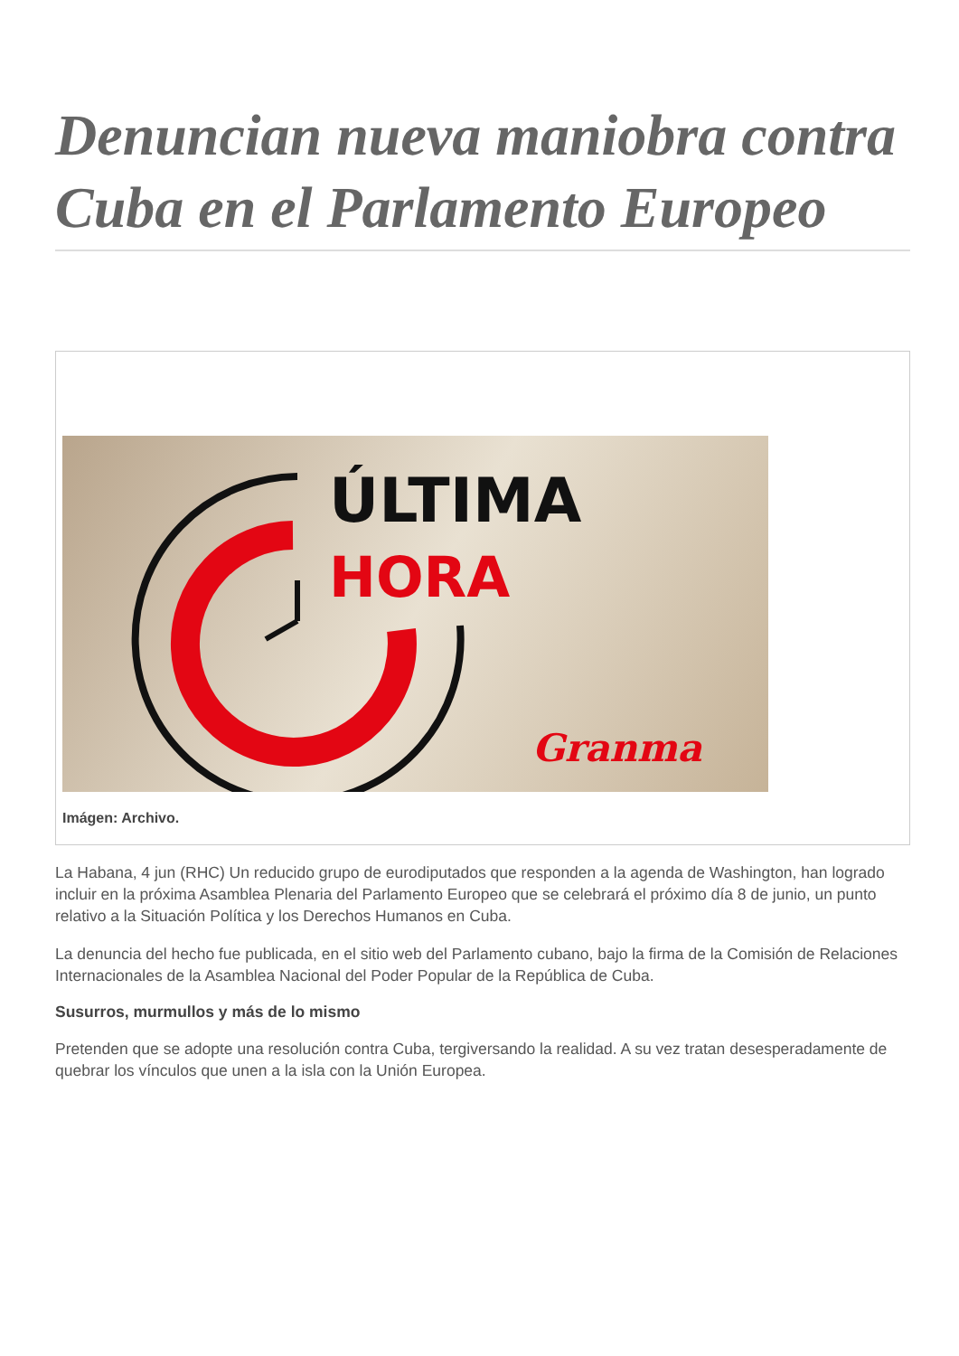Denuncian nueva maniobra contra Cuba en el Parlamento Europeo
ÚLTIMA
HORA
Granma
Imágen: Archivo.
La Habana, 4 jun (RHC) Un reducido grupo de eurodiputados que responden a la agenda de Washington, han logrado incluir en la próxima Asamblea Plenaria del Parlamento Europeo que se celebrará el próximo día 8 de junio, un punto relativo a la Situación Política y los Derechos Humanos en Cuba.
La denuncia del hecho fue publicada, en el sitio web del Parlamento cubano, bajo la firma de la Comisión de Relaciones Internacionales de la Asamblea Nacional del Poder Popular de la República de Cuba.
Susurros, murmullos y más de lo mismo
Pretenden que se adopte una resolución contra Cuba, tergiversando la realidad. A su vez tratan desesperadamente de quebrar los vínculos que unen a la isla con la Unión Europea.